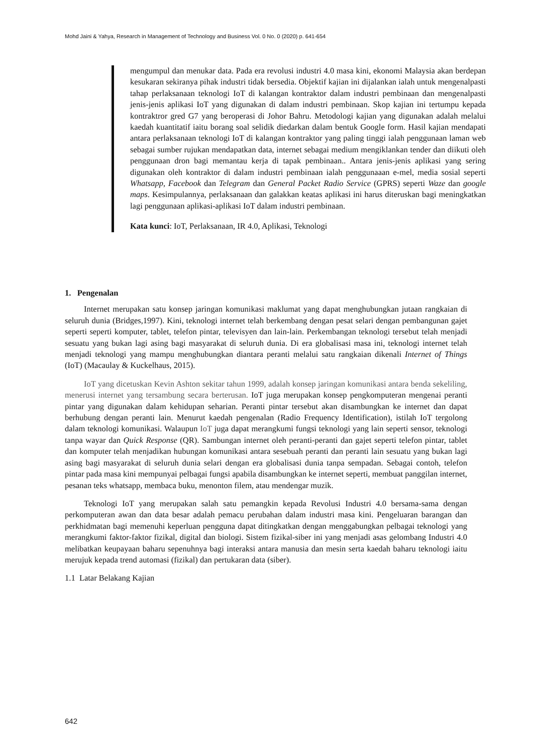Mohd Jaini & Yahya, Research in Management of Technology and Business Vol. 0 No. 0 (2020) p. 641-654
mengumpul dan menukar data. Pada era revolusi industri 4.0 masa kini, ekonomi Malaysia akan berdepan kesukaran sekiranya pihak industri tidak bersedia. Objektif kajian ini dijalankan ialah untuk mengenalpasti tahap perlaksanaan teknologi IoT di kalangan kontraktor dalam industri pembinaan dan mengenalpasti jenis-jenis aplikasi IoT yang digunakan di dalam industri pembinaan. Skop kajian ini tertumpu kepada kontraktror gred G7 yang beroperasi di Johor Bahru. Metodologi kajian yang digunakan adalah melalui kaedah kuantitatif iaitu borang soal selidik diedarkan dalam bentuk Google form. Hasil kajian mendapati antara perlaksanaan teknologi IoT di kalangan kontraktor yang paling tinggi ialah penggunaan laman web sebagai sumber rujukan mendapatkan data, internet sebagai medium mengiklankan tender dan diikuti oleh penggunaan dron bagi memantau kerja di tapak pembinaan.. Antara jenis-jenis aplikasi yang sering digunakan oleh kontraktor di dalam industri pembinaan ialah penggunaaan e-mel, media sosial seperti Whatsapp, Facebook dan Telegram dan General Packet Radio Service (GPRS) seperti Waze dan google maps. Kesimpulannya, perlaksanaan dan galakkan keatas aplikasi ini harus diteruskan bagi meningkatkan lagi penggunaan aplikasi-aplikasi IoT dalam industri pembinaan.
Kata kunci: IoT, Perlaksanaan, IR 4.0, Aplikasi, Teknologi
1. Pengenalan
Internet merupakan satu konsep jaringan komunikasi maklumat yang dapat menghubungkan jutaan rangkaian di seluruh dunia (Bridges,1997). Kini, teknologi internet telah berkembang dengan pesat selari dengan pembangunan gajet seperti seperti komputer, tablet, telefon pintar, televisyen dan lain-lain. Perkembangan teknologi tersebut telah menjadi sesuatu yang bukan lagi asing bagi masyarakat di seluruh dunia. Di era globalisasi masa ini, teknologi internet telah menjadi teknologi yang mampu menghubungkan diantara peranti melalui satu rangkaian dikenali Internet of Things (IoT) (Macaulay & Kuckelhaus, 2015).
IoT yang dicetuskan Kevin Ashton sekitar tahun 1999, adalah konsep jaringan komunikasi antara benda sekeliling, menerusi internet yang tersambung secara berterusan. IoT juga merupakan konsep pengkomputeran mengenai peranti pintar yang digunakan dalam kehidupan seharian. Peranti pintar tersebut akan disambungkan ke internet dan dapat berhubung dengan peranti lain. Menurut kaedah pengenalan (Radio Frequency Identification), istilah IoT tergolong dalam teknologi komunikasi. Walaupun IoT juga dapat merangkumi fungsi teknologi yang lain seperti sensor, teknologi tanpa wayar dan Quick Response (QR). Sambungan internet oleh peranti-peranti dan gajet seperti telefon pintar, tablet dan komputer telah menjadikan hubungan komunikasi antara sesebuah peranti dan peranti lain sesuatu yang bukan lagi asing bagi masyarakat di seluruh dunia selari dengan era globalisasi dunia tanpa sempadan. Sebagai contoh, telefon pintar pada masa kini mempunyai pelbagai fungsi apabila disambungkan ke internet seperti, membuat panggilan internet, pesanan teks whatsapp, membaca buku, menonton filem, atau mendengar muzik.
Teknologi IoT yang merupakan salah satu pemangkin kepada Revolusi Industri 4.0 bersama-sama dengan perkomputeran awan dan data besar adalah pemacu perubahan dalam industri masa kini. Pengeluaran barangan dan perkhidmatan bagi memenuhi keperluan pengguna dapat ditingkatkan dengan menggabungkan pelbagai teknologi yang merangkumi faktor-faktor fizikal, digital dan biologi. Sistem fizikal-siber ini yang menjadi asas gelombang Industri 4.0 melibatkan keupayaan baharu sepenuhnya bagi interaksi antara manusia dan mesin serta kaedah baharu teknologi iaitu merujuk kepada trend automasi (fizikal) dan pertukaran data (siber).
1.1 Latar Belakang Kajian
642